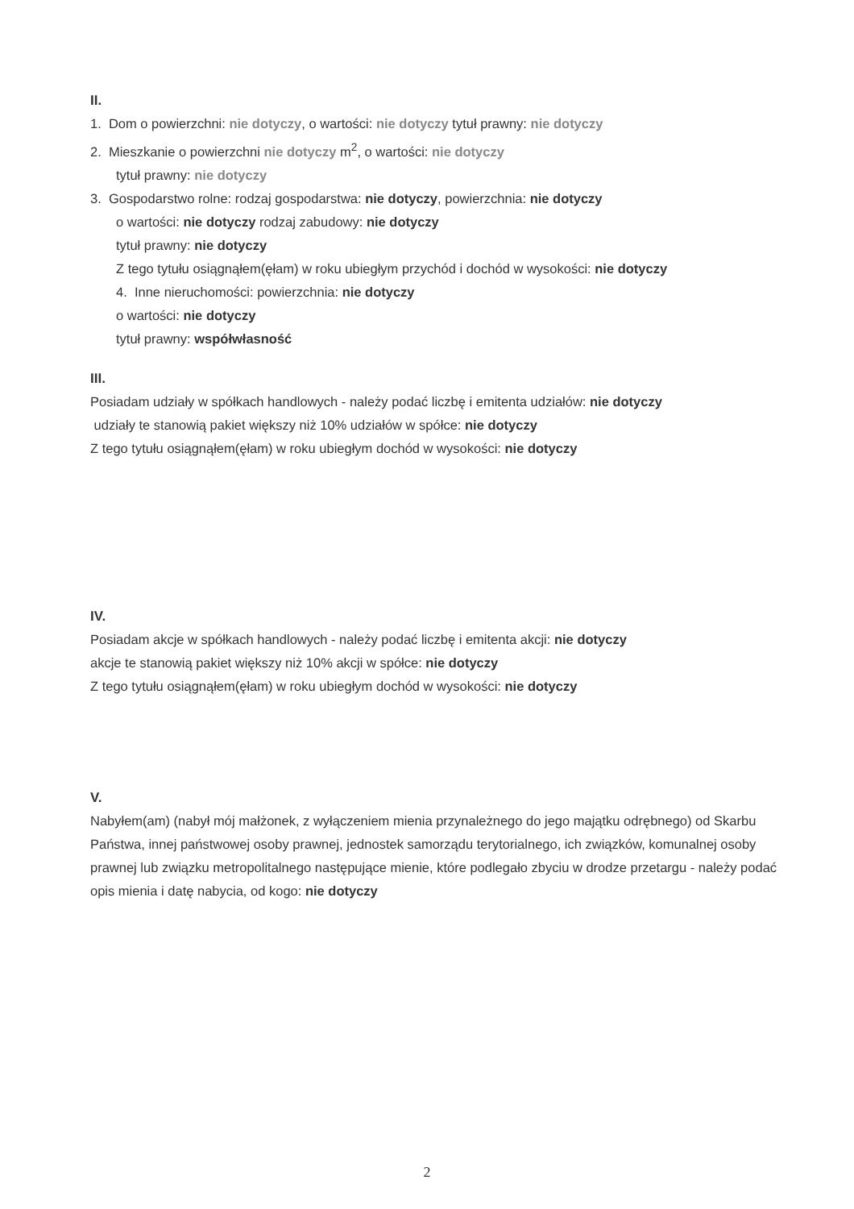II.
1. Dom o powierzchni: nie dotyczy, o wartości: nie dotyczy tytuł prawny: nie dotyczy
2. Mieszkanie o powierzchni nie dotyczy m<sup>2</sup>, o wartości: nie dotyczy
tytuł prawny: nie dotyczy
3. Gospodarstwo rolne: rodzaj gospodarstwa: nie dotyczy, powierzchnia: nie dotyczy
o wartości: nie dotyczy rodzaj zabudowy: nie dotyczy
tytuł prawny: nie dotyczy
Z tego tytułu osiągnąłem(ęłam) w roku ubiegłym przychód i dochód w wysokości: nie dotyczy
4. Inne nieruchomości: powierzchnia: nie dotyczy
o wartości: nie dotyczy
tytuł prawny: współwłasność
III.
Posiadam udziały w spółkach handlowych - należy podać liczbę i emitenta udziałów: nie dotyczy
udziały te stanowią pakiet większy niż 10% udziałów w spółce: nie dotyczy
Z tego tytułu osiągnąłem(ęłam) w roku ubiegłym dochód w wysokości: nie dotyczy
IV.
Posiadam akcje w spółkach handlowych - należy podać liczbę i emitenta akcji: nie dotyczy
akcje te stanowią pakiet większy niż 10% akcji w spółce: nie dotyczy
Z tego tytułu osiągnąłem(ęłam) w roku ubiegłym dochód w wysokości: nie dotyczy
V.
Nabyłem(am) (nabył mój małżonek, z wyłączeniem mienia przynależnego do jego majątku odrębnego) od Skarbu Państwa, innej państwowej osoby prawnej, jednostek samorządu terytorialnego, ich związków, komunalnej osoby prawnej lub związku metropolitalnego następujące mienie, które podlegało zbyciu w drodze przetargu - należy podać opis mienia i datę nabycia, od kogo: nie dotyczy
2